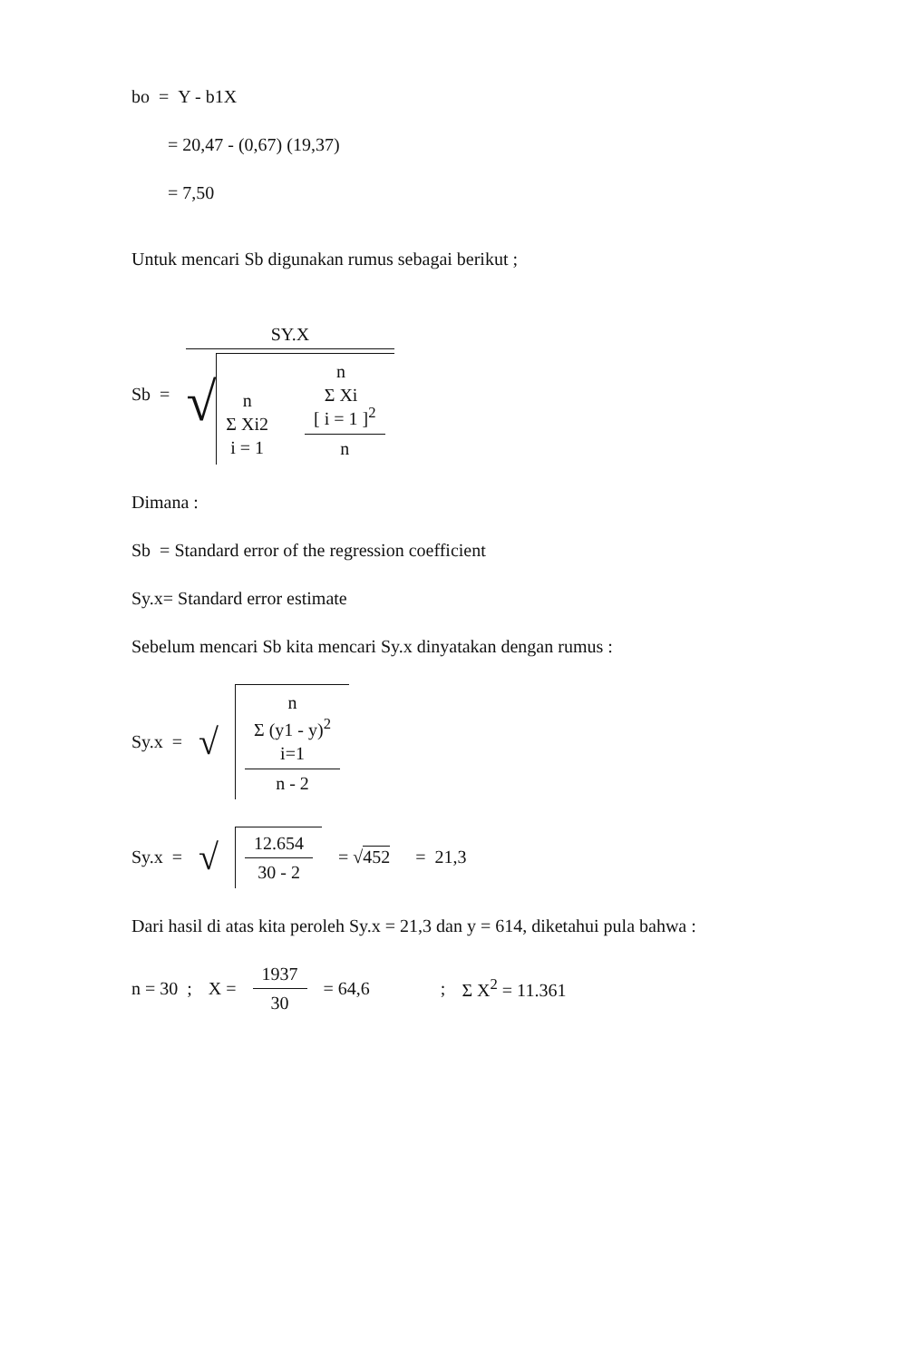bo = Y - b1X
= 20,47 - (0,67) (19,37)
= 7,50
Untuk mencari Sb digunakan rumus sebagai berikut ;
Sb =
SY.X
√ n
Σ Xi2
i = 1 [ n
Σ Xi
i = 1 ]<sup>2</sup> n
Dimana :
Sb = Standard error of the regression coefficient
Sy.x= Standard error estimate
Sebelum mencari Sb kita mencari Sy.x dinyatakan dengan rumus :
Sy.x = √
n
Σ (y1 - y)<sup>2</sup>
i=1
n - 2
Sy.x = √
12.654
30 - 2
= √452 = 21,3
Dari hasil di atas kita peroleh Sy.x = 21,3 dan y = 614, diketahui pula bahwa :
n = 30 ; X =
1937
30
= 64,6; Σ X<sup>2</sup> = 11.361